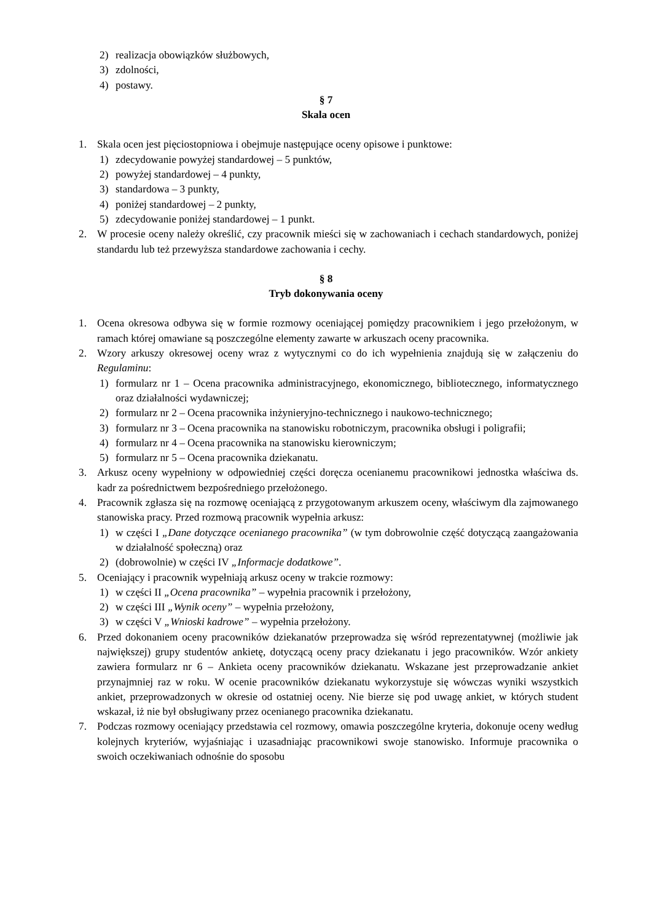2) realizacja obowiązków służbowych,
3) zdolności,
4) postawy.
§ 7
Skala ocen
1. Skala ocen jest pięciostopniowa i obejmuje następujące oceny opisowe i punktowe:
1) zdecydowanie powyżej standardowej – 5 punktów,
2) powyżej standardowej – 4 punkty,
3) standardowa – 3 punkty,
4) poniżej standardowej – 2 punkty,
5) zdecydowanie poniżej standardowej – 1 punkt.
2. W procesie oceny należy określić, czy pracownik mieści się w zachowaniach i cechach standardowych, poniżej standardu lub też przewyższa standardowe zachowania i cechy.
§ 8
Tryb dokonywania oceny
1. Ocena okresowa odbywa się w formie rozmowy oceniającej pomiędzy pracownikiem i jego przełożonym, w ramach której omawiane są poszczególne elementy zawarte w arkuszach oceny pracownika.
2. Wzory arkuszy okresowej oceny wraz z wytycznymi co do ich wypełnienia znajdują się w załączeniu do Regulaminu:
1) formularz nr 1 – Ocena pracownika administracyjnego, ekonomicznego, bibliotecznego, informatycznego oraz działalności wydawniczej;
2) formularz nr 2 – Ocena pracownika inżynieryjno-technicznego i naukowo-technicznego;
3) formularz nr 3 – Ocena pracownika na stanowisku robotniczym, pracownika obsługi i poligrafii;
4) formularz nr 4 – Ocena pracownika na stanowisku kierowniczym;
5) formularz nr 5 – Ocena pracownika dziekanatu.
3. Arkusz oceny wypełniony w odpowiedniej części doręcza ocenianemu pracownikowi jednostka właściwa ds. kadr za pośrednictwem bezpośredniego przełożonego.
4. Pracownik zgłasza się na rozmowę oceniającą z przygotowanym arkuszem oceny, właściwym dla zajmowanego stanowiska pracy. Przed rozmową pracownik wypełnia arkusz:
1) w części I „Dane dotyczące ocenianego pracownika” (w tym dobrowolnie część dotyczącą zaangażowania w działalność społeczną) oraz
2) (dobrowolnie) w części IV „Informacje dodatkowe”.
5. Oceniający i pracownik wypełniają arkusz oceny w trakcie rozmowy:
1) w części II „Ocena pracownika” – wypełnia pracownik i przełożony,
2) w części III „Wynik oceny” – wypełnia przełożony,
3) w części V „Wnioski kadrowe” – wypełnia przełożony.
6. Przed dokonaniem oceny pracowników dziekanatów przeprowadza się wśród reprezentatywnej (możliwie jak największej) grupy studentów ankietę, dotyczącą oceny pracy dziekanatu i jego pracowników. Wzór ankiety zawiera formularz nr 6 – Ankieta oceny pracowników dziekanatu. Wskazane jest przeprowadzanie ankiet przynajmniej raz w roku. W ocenie pracowników dziekanatu wykorzystuje się wówczas wyniki wszystkich ankiet, przeprowadzonych w okresie od ostatniej oceny. Nie bierze się pod uwagę ankiet, w których student wskazał, iż nie był obsługiwany przez ocenianego pracownika dziekanatu.
7. Podczas rozmowy oceniający przedstawia cel rozmowy, omawia poszczególne kryteria, dokonuje oceny według kolejnych kryteriów, wyjaśniając i uzasadniając pracownikowi swoje stanowisko. Informuje pracownika o swoich oczekiwaniach odnośnie do sposobu